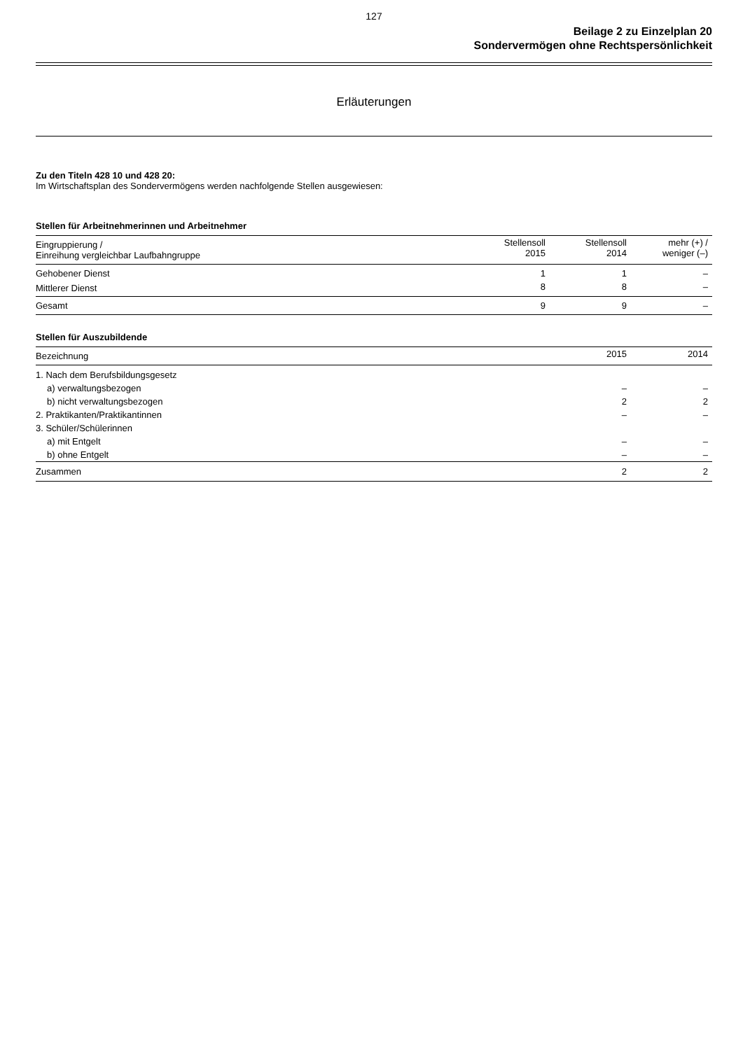127
Beilage 2 zu Einzelplan 20
Sondervermögen ohne Rechtspersönlichkeit
Erläuterungen
Zu den Titeln 428 10 und 428 20:
Im Wirtschaftsplan des Sondervermögens werden nachfolgende Stellen ausgewiesen:
Stellen für Arbeitnehmerinnen und Arbeitnehmer
| Eingruppierung / Einreihung vergleichbar Laufbahngruppe | Stellensoll 2015 | Stellensoll 2014 | mehr (+) / weniger (–) |
| --- | --- | --- | --- |
| Gehobener Dienst | 1 | 1 | – |
| Mittlerer Dienst | 8 | 8 | – |
| Gesamt | 9 | 9 | – |
Stellen für Auszubildende
| Bezeichnung | 2015 | 2014 |
| --- | --- | --- |
| 1. Nach dem Berufsbildungsgesetz | | |
| a) verwaltungsbezogen | – | – |
| b) nicht verwaltungsbezogen | 2 | 2 |
| 2. Praktikanten/Praktikantinnen | – | – |
| 3. Schüler/Schülerinnen | | |
| a) mit Entgelt | – | – |
| b) ohne Entgelt | – | – |
| Zusammen | 2 | 2 |